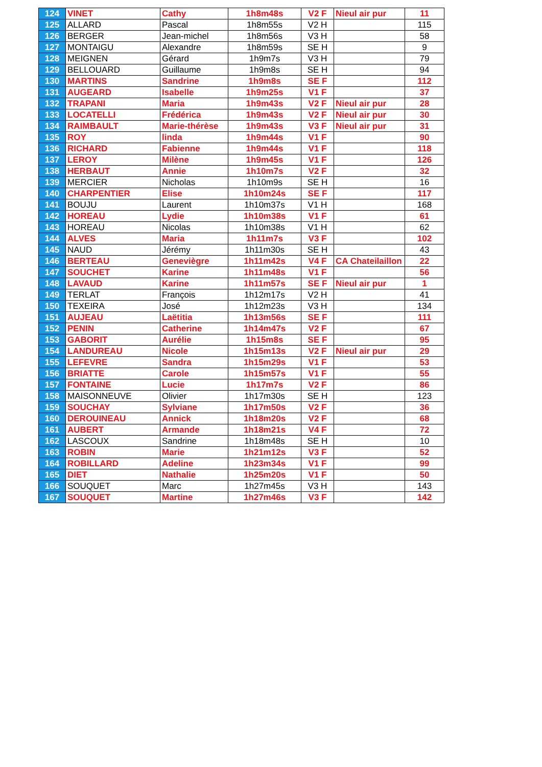| 124 | VINET | Cathy | 1h8m48s | V2 F | Nieul air pur | 11 |
| 125 | ALLARD | Pascal | 1h8m55s | V2 H | | 115 |
| 126 | BERGER | Jean-michel | 1h8m56s | V3 H | | 58 |
| 127 | MONTAIGU | Alexandre | 1h8m59s | SE H | | 9 |
| 128 | MEIGNEN | Gérard | 1h9m7s | V3 H | | 79 |
| 129 | BELLOUARD | Guillaume | 1h9m8s | SE H | | 94 |
| 130 | MARTINS | Sandrine | 1h9m8s | SE F | | 112 |
| 131 | AUGEARD | Isabelle | 1h9m25s | V1 F | | 37 |
| 132 | TRAPANI | Maria | 1h9m43s | V2 F | Nieul air pur | 28 |
| 133 | LOCATELLI | Frédérica | 1h9m43s | V2 F | Nieul air pur | 30 |
| 134 | RAIMBAULT | Marie-thérèse | 1h9m43s | V3 F | Nieul air pur | 31 |
| 135 | ROY | linda | 1h9m44s | V1 F | | 90 |
| 136 | RICHARD | Fabienne | 1h9m44s | V1 F | | 118 |
| 137 | LEROY | Milène | 1h9m45s | V1 F | | 126 |
| 138 | HERBAUT | Annie | 1h10m7s | V2 F | | 32 |
| 139 | MERCIER | Nicholas | 1h10m9s | SE H | | 16 |
| 140 | CHARPENTIER | Elise | 1h10m24s | SE F | | 117 |
| 141 | BOUJU | Laurent | 1h10m37s | V1 H | | 168 |
| 142 | HOREAU | Lydie | 1h10m38s | V1 F | | 61 |
| 143 | HOREAU | Nicolas | 1h10m38s | V1 H | | 62 |
| 144 | ALVES | Maria | 1h11m7s | V3 F | | 102 |
| 145 | NAUD | Jérémy | 1h11m30s | SE H | | 43 |
| 146 | BERTEAU | Geneviègre | 1h11m42s | V4 F | CA Chateilaillon | 22 |
| 147 | SOUCHET | Karine | 1h11m48s | V1 F | | 56 |
| 148 | LAVAUD | Karine | 1h11m57s | SE F | Nieul air pur | 1 |
| 149 | TERLAT | François | 1h12m17s | V2 H | | 41 |
| 150 | TEXEIRA | José | 1h12m23s | V3 H | | 134 |
| 151 | AUJEAU | Laëtitia | 1h13m56s | SE F | | 111 |
| 152 | PENIN | Catherine | 1h14m47s | V2 F | | 67 |
| 153 | GABORIT | Aurélie | 1h15m8s | SE F | | 95 |
| 154 | LANDUREAU | Nicole | 1h15m13s | V2 F | Nieul air pur | 29 |
| 155 | LEFEVRE | Sandra | 1h15m29s | V1 F | | 53 |
| 156 | BRIATTE | Carole | 1h15m57s | V1 F | | 55 |
| 157 | FONTAINE | Lucie | 1h17m7s | V2 F | | 86 |
| 158 | MAISONNEUVE | Olivier | 1h17m30s | SE H | | 123 |
| 159 | SOUCHAY | Sylviane | 1h17m50s | V2 F | | 36 |
| 160 | DEROUINEAU | Annick | 1h18m20s | V2 F | | 68 |
| 161 | AUBERT | Armande | 1h18m21s | V4 F | | 72 |
| 162 | LASCOUX | Sandrine | 1h18m48s | SE H | | 10 |
| 163 | ROBIN | Marie | 1h21m12s | V3 F | | 52 |
| 164 | ROBILLARD | Adeline | 1h23m34s | V1 F | | 99 |
| 165 | DIET | Nathalie | 1h25m20s | V1 F | | 50 |
| 166 | SOUQUET | Marc | 1h27m45s | V3 H | | 143 |
| 167 | SOUQUET | Martine | 1h27m46s | V3 F | | 142 |